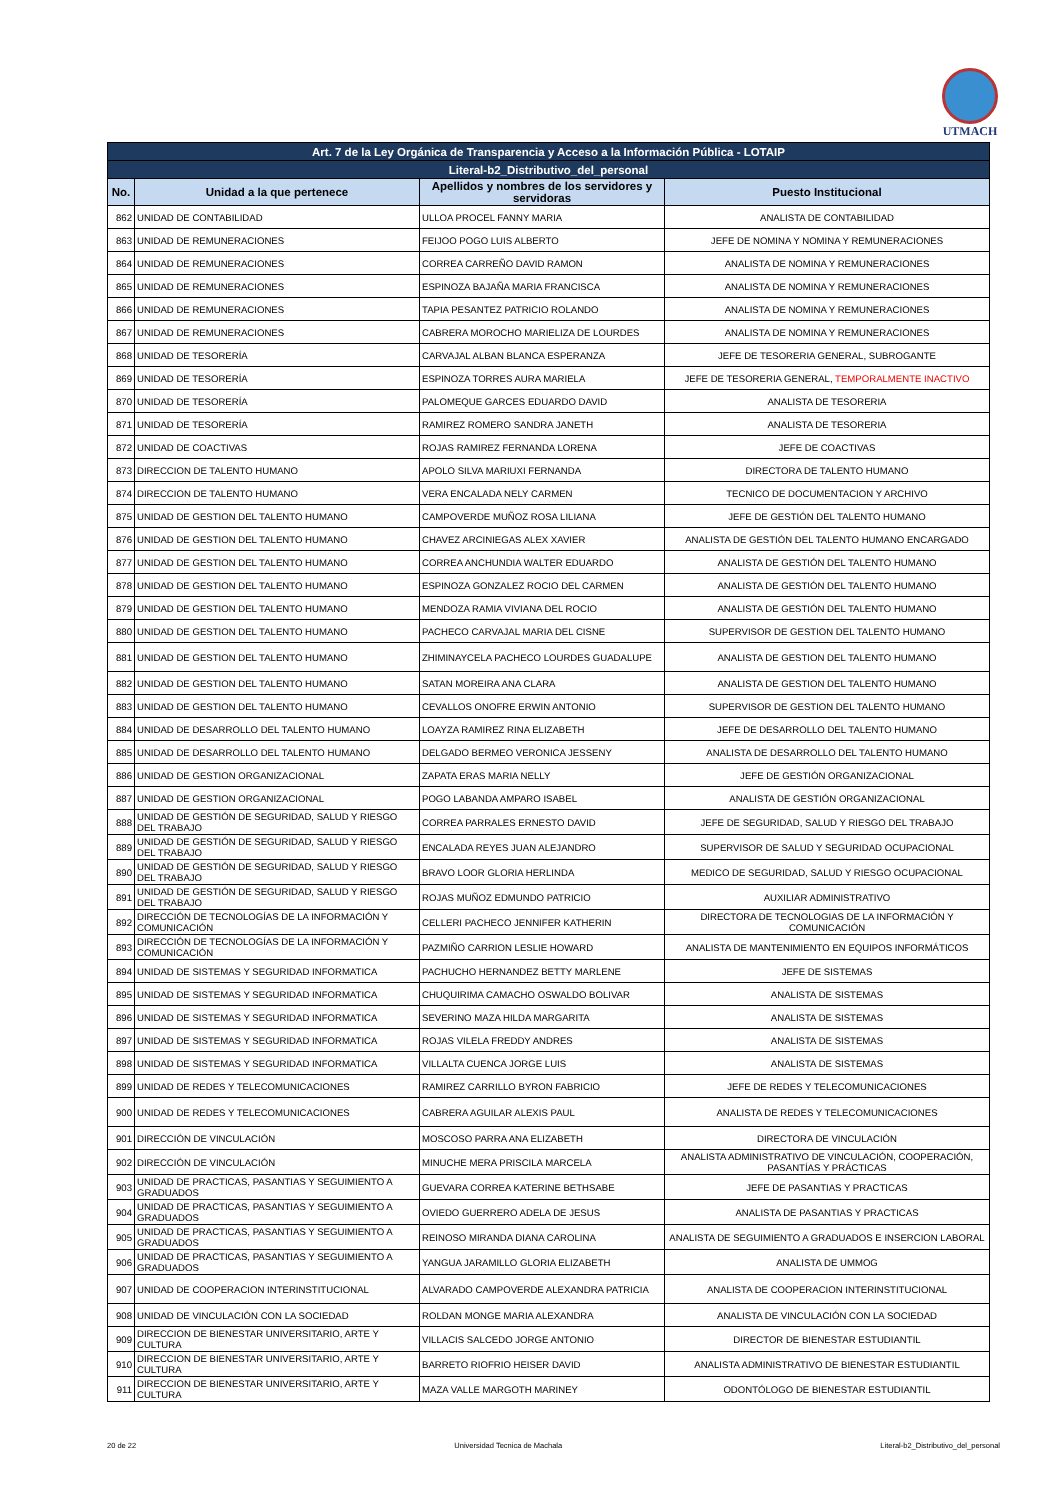UTMACH
| Art. 7 de la Ley Orgánica de Transparencia y Acceso a la Información Pública - LOTAIP | | | |
| --- | --- | --- | --- |
| Literal-b2_Distributivo_del_personal | | | |
| No. | Unidad a la que pertenece | Apellidos y nombres de los servidores y servidoras | Puesto Institucional |
| 862 | UNIDAD DE CONTABILIDAD | ULLOA PROCEL FANNY MARIA | ANALISTA DE CONTABILIDAD |
| 863 | UNIDAD DE REMUNERACIONES | FEIJOO POGO LUIS ALBERTO | JEFE DE NOMINA Y NOMINA Y REMUNERACIONES |
| 864 | UNIDAD DE REMUNERACIONES | CORREA CARREÑO DAVID RAMON | ANALISTA DE NOMINA Y REMUNERACIONES |
| 865 | UNIDAD DE REMUNERACIONES | ESPINOZA BAJAÑA MARIA FRANCISCA | ANALISTA DE NOMINA Y REMUNERACIONES |
| 866 | UNIDAD DE REMUNERACIONES | TAPIA PESANTEZ PATRICIO ROLANDO | ANALISTA DE NOMINA Y REMUNERACIONES |
| 867 | UNIDAD DE REMUNERACIONES | CABRERA MOROCHO MARIELIZA DE LOURDES | ANALISTA DE NOMINA Y REMUNERACIONES |
| 868 | UNIDAD DE TESORERÍA | CARVAJAL ALBAN BLANCA ESPERANZA | JEFE DE TESORERIA GENERAL, SUBROGANTE |
| 869 | UNIDAD DE TESORERÍA | ESPINOZA TORRES AURA MARIELA | JEFE DE TESORERIA GENERAL, TEMPORALMENTE INACTIVO |
| 870 | UNIDAD DE TESORERÍA | PALOMEQUE GARCES EDUARDO DAVID | ANALISTA DE TESORERIA |
| 871 | UNIDAD DE TESORERÍA | RAMIREZ ROMERO SANDRA JANETH | ANALISTA DE TESORERIA |
| 872 | UNIDAD DE COACTIVAS | ROJAS RAMIREZ FERNANDA LORENA | JEFE DE COACTIVAS |
| 873 | DIRECCION DE TALENTO HUMANO | APOLO SILVA MARIUXI FERNANDA | DIRECTORA DE TALENTO HUMANO |
| 874 | DIRECCION DE TALENTO HUMANO | VERA ENCALADA NELY CARMEN | TECNICO DE DOCUMENTACION Y ARCHIVO |
| 875 | UNIDAD DE GESTION DEL TALENTO HUMANO | CAMPOVERDE MUÑOZ ROSA LILIANA | JEFE DE GESTIÓN DEL TALENTO HUMANO |
| 876 | UNIDAD DE GESTION DEL TALENTO HUMANO | CHAVEZ ARCINIEGAS ALEX XAVIER | ANALISTA DE GESTIÓN DEL TALENTO HUMANO ENCARGADO |
| 877 | UNIDAD DE GESTION DEL TALENTO HUMANO | CORREA ANCHUNDIA WALTER EDUARDO | ANALISTA DE GESTIÓN DEL TALENTO HUMANO |
| 878 | UNIDAD DE GESTION DEL TALENTO HUMANO | ESPINOZA GONZALEZ ROCIO DEL CARMEN | ANALISTA DE GESTIÓN DEL TALENTO HUMANO |
| 879 | UNIDAD DE GESTION DEL TALENTO HUMANO | MENDOZA RAMIA VIVIANA DEL ROCIO | ANALISTA DE GESTIÓN DEL TALENTO HUMANO |
| 880 | UNIDAD DE GESTION DEL TALENTO HUMANO | PACHECO CARVAJAL MARIA DEL CISNE | SUPERVISOR DE GESTION DEL TALENTO HUMANO |
| 881 | UNIDAD DE GESTION DEL TALENTO HUMANO | ZHIMINAYCELA PACHECO LOURDES GUADALUPE | ANALISTA DE GESTION DEL TALENTO HUMANO |
| 882 | UNIDAD DE GESTION DEL TALENTO HUMANO | SATAN MOREIRA ANA CLARA | ANALISTA DE GESTION DEL TALENTO HUMANO |
| 883 | UNIDAD DE GESTION DEL TALENTO HUMANO | CEVALLOS ONOFRE ERWIN ANTONIO | SUPERVISOR DE GESTION DEL TALENTO HUMANO |
| 884 | UNIDAD DE DESARROLLO DEL TALENTO HUMANO | LOAYZA RAMIREZ RINA ELIZABETH | JEFE DE DESARROLLO DEL TALENTO HUMANO |
| 885 | UNIDAD DE DESARROLLO DEL TALENTO HUMANO | DELGADO BERMEO VERONICA JESSENY | ANALISTA DE DESARROLLO DEL TALENTO HUMANO |
| 886 | UNIDAD DE GESTION ORGANIZACIONAL | ZAPATA ERAS MARIA NELLY | JEFE DE GESTIÓN ORGANIZACIONAL |
| 887 | UNIDAD DE GESTION ORGANIZACIONAL | POGO LABANDA AMPARO ISABEL | ANALISTA DE GESTIÓN ORGANIZACIONAL |
| 888 | UNIDAD DE GESTIÓN DE SEGURIDAD, SALUD Y RIESGO DEL TRABAJO | CORREA PARRALES ERNESTO DAVID | JEFE DE SEGURIDAD, SALUD Y RIESGO DEL TRABAJO |
| 889 | UNIDAD DE GESTIÓN DE SEGURIDAD, SALUD Y RIESGO DEL TRABAJO | ENCALADA REYES JUAN ALEJANDRO | SUPERVISOR DE SALUD Y SEGURIDAD OCUPACIONAL |
| 890 | UNIDAD DE GESTIÓN DE SEGURIDAD, SALUD Y RIESGO DEL TRABAJO | BRAVO LOOR GLORIA HERLINDA | MEDICO DE SEGURIDAD, SALUD Y RIESGO OCUPACIONAL |
| 891 | UNIDAD DE GESTIÓN DE SEGURIDAD, SALUD Y RIESGO DEL TRABAJO | ROJAS MUÑOZ EDMUNDO PATRICIO | AUXILIAR ADMINISTRATIVO |
| 892 | DIRECCIÓN DE TECNOLOGÍAS DE LA INFORMACIÓN Y COMUNICACIÓN | CELLERI PACHECO JENNIFER KATHERIN | DIRECTORA DE TECNOLOGIAS DE LA INFORMACIÓN Y COMUNICACIÓN |
| 893 | DIRECCIÓN DE TECNOLOGÍAS DE LA INFORMACIÓN Y COMUNICACIÓN | PAZMIÑO CARRION LESLIE HOWARD | ANALISTA DE MANTENIMIENTO EN EQUIPOS INFORMÁTICOS |
| 894 | UNIDAD DE SISTEMAS Y SEGURIDAD INFORMATICA | PACHUCHO HERNANDEZ BETTY MARLENE | JEFE DE SISTEMAS |
| 895 | UNIDAD DE SISTEMAS Y SEGURIDAD INFORMATICA | CHUQUIRIMA CAMACHO OSWALDO BOLIVAR | ANALISTA DE SISTEMAS |
| 896 | UNIDAD DE SISTEMAS Y SEGURIDAD INFORMATICA | SEVERINO MAZA HILDA MARGARITA | ANALISTA DE SISTEMAS |
| 897 | UNIDAD DE SISTEMAS Y SEGURIDAD INFORMATICA | ROJAS VILELA FREDDY ANDRES | ANALISTA DE SISTEMAS |
| 898 | UNIDAD DE SISTEMAS Y SEGURIDAD INFORMATICA | VILLALTA CUENCA JORGE LUIS | ANALISTA DE SISTEMAS |
| 899 | UNIDAD DE REDES Y TELECOMUNICACIONES | RAMIREZ CARRILLO BYRON FABRICIO | JEFE DE REDES Y TELECOMUNICACIONES |
| 900 | UNIDAD DE REDES Y TELECOMUNICACIONES | CABRERA AGUILAR ALEXIS PAUL | ANALISTA DE REDES Y TELECOMUNICACIONES |
| 901 | DIRECCIÓN DE VINCULACIÓN | MOSCOSO PARRA ANA ELIZABETH | DIRECTORA DE VINCULACIÓN |
| 902 | DIRECCIÓN DE VINCULACIÓN | MINUCHE MERA PRISCILA MARCELA | ANALISTA ADMINISTRATIVO DE VINCULACIÓN, COOPERACIÓN, PASANTÍAS Y PRÁCTICAS |
| 903 | UNIDAD DE PRACTICAS, PASANTIAS Y SEGUIMIENTO A GRADUADOS | GUEVARA CORREA KATERINE BETHSABE | JEFE DE PASANTIAS Y PRACTICAS |
| 904 | UNIDAD DE PRACTICAS, PASANTIAS Y SEGUIMIENTO A GRADUADOS | OVIEDO GUERRERO ADELA DE JESUS | ANALISTA DE PASANTIAS Y PRACTICAS |
| 905 | UNIDAD DE PRACTICAS, PASANTIAS Y SEGUIMIENTO A GRADUADOS | REINOSO MIRANDA DIANA CAROLINA | ANALISTA DE SEGUIMIENTO A GRADUADOS E INSERCION LABORAL |
| 906 | UNIDAD DE PRACTICAS, PASANTIAS Y SEGUIMIENTO A GRADUADOS | YANGUA JARAMILLO GLORIA ELIZABETH | ANALISTA DE UMMOG |
| 907 | UNIDAD DE COOPERACION INTERINSTITUCIONAL | ALVARADO CAMPOVERDE ALEXANDRA PATRICIA | ANALISTA DE COOPERACION INTERINSTITUCIONAL |
| 908 | UNIDAD DE VINCULACIÓN CON LA SOCIEDAD | ROLDAN MONGE MARIA ALEXANDRA | ANALISTA DE VINCULACIÓN CON LA SOCIEDAD |
| 909 | DIRECCION DE BIENESTAR UNIVERSITARIO, ARTE Y CULTURA | VILLACIS SALCEDO JORGE ANTONIO | DIRECTOR DE BIENESTAR ESTUDIANTIL |
| 910 | DIRECCION DE BIENESTAR UNIVERSITARIO, ARTE Y CULTURA | BARRETO RIOFRIO HEISER DAVID | ANALISTA ADMINISTRATIVO DE BIENESTAR ESTUDIANTIL |
| 911 | DIRECCION DE BIENESTAR UNIVERSITARIO, ARTE Y CULTURA | MAZA VALLE MARGOTH MARINEY | ODONTÓLOGO DE BIENESTAR ESTUDIANTIL |
20 de 22 Universidad Tecnica de Machala Literal-b2_Distributivo_del_personal